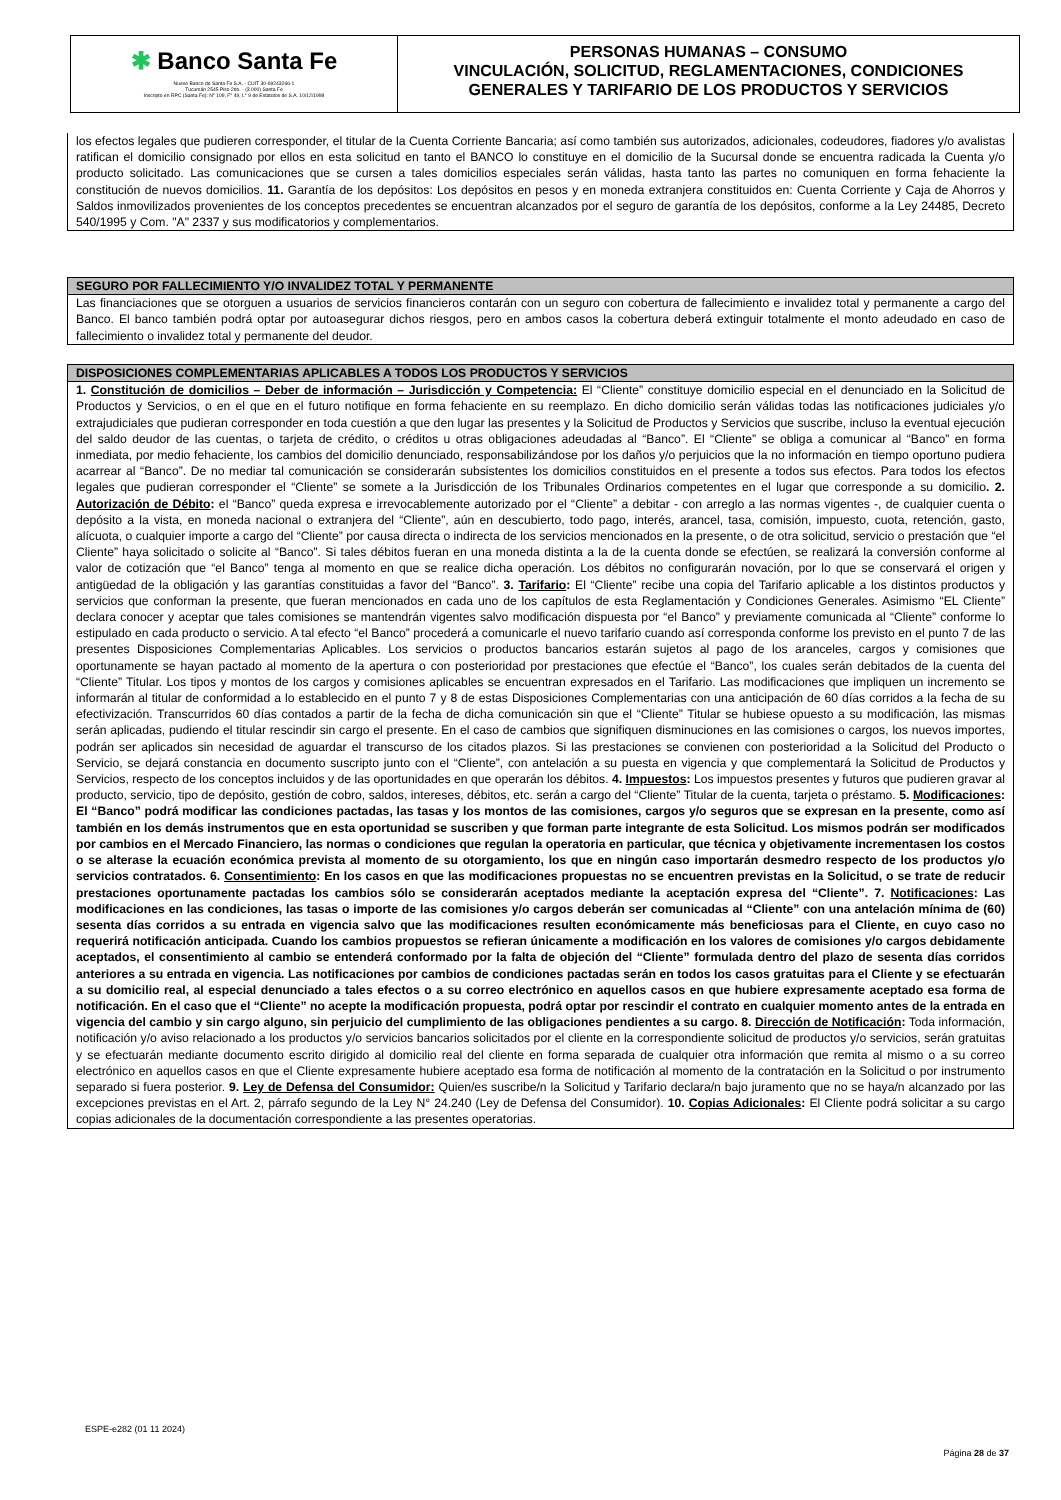✱ Banco Santa Fe
Nuevo Banco de Santa Fe S.A. - CUIT 30-69243266-1
Tucumán 2545 Piso 2do. - (3.000) Santa Fe
Inscripto en RPC (Santa Fe): N° 109, F° 49, L° 9 de Estatutos de S.A. 10/12/1998
PERSONAS HUMANAS – CONSUMO
VINCULACIÓN, SOLICITUD, REGLAMENTACIONES, CONDICIONES
GENERALES Y TARIFARIO DE LOS PRODUCTOS Y SERVICIOS
los efectos legales que pudieren corresponder, el titular de la Cuenta Corriente Bancaria; así como también sus autorizados, adicionales, codeudores, fiadores y/o avalistas ratifican el domicilio consignado por ellos en esta solicitud en tanto el BANCO lo constituye en el domicilio de la Sucursal donde se encuentra radicada la Cuenta y/o producto solicitado. Las comunicaciones que se cursen a tales domicilios especiales serán válidas, hasta tanto las partes no comuniquen en forma fehaciente la constitución de nuevos domicilios. 11. Garantía de los depósitos: Los depósitos en pesos y en moneda extranjera constituidos en: Cuenta Corriente y Caja de Ahorros y Saldos inmovilizados provenientes de los conceptos precedentes se encuentran alcanzados por el seguro de garantía de los depósitos, conforme a la Ley 24485, Decreto 540/1995 y Com. "A" 2337 y sus modificatorios y complementarios.
SEGURO POR FALLECIMIENTO Y/O INVALIDEZ TOTAL Y PERMANENTE
Las financiaciones que se otorguen a usuarios de servicios financieros contarán con un seguro con cobertura de fallecimiento e invalidez total y permanente a cargo del Banco. El banco también podrá optar por autoasegurar dichos riesgos, pero en ambos casos la cobertura deberá extinguir totalmente el monto adeudado en caso de fallecimiento o invalidez total y permanente del deudor.
DISPOSICIONES COMPLEMENTARIAS APLICABLES A TODOS LOS PRODUCTOS Y SERVICIOS
1. Constitución de domicilios – Deber de información – Jurisdicción y Competencia: El “Cliente” constituye domicilio especial en el denunciado en la Solicitud de Productos y Servicios, o en el que en el futuro notifique en forma fehaciente en su reemplazo. En dicho domicilio serán válidas todas las notificaciones judiciales y/o extrajudiciales que pudieran corresponder en toda cuestión a que den lugar las presentes y la Solicitud de Productos y Servicios que suscribe, incluso la eventual ejecución del saldo deudor de las cuentas, o tarjeta de crédito, o créditos u otras obligaciones adeudadas al “Banco”. El “Cliente” se obliga a comunicar al “Banco” en forma inmediata, por medio fehaciente, los cambios del domicilio denunciado, responsabilizándose por los daños y/o perjuicios que la no información en tiempo oportuno pudiera acarrear al “Banco”. De no mediar tal comunicación se considerarán subsistentes los domicilios constituidos en el presente a todos sus efectos. Para todos los efectos legales que pudieran corresponder el “Cliente” se somete a la Jurisdicción de los Tribunales Ordinarios competentes en el lugar que corresponde a su domicilio. 2. Autorización de Débito: el “Banco” queda expresa e irrevocablemente autorizado por el “Cliente” a debitar - con arreglo a las normas vigentes -, de cualquier cuenta o depósito a la vista, en moneda nacional o extranjera del “Cliente”, aún en descubierto, todo pago, interés, arancel, tasa, comisión, impuesto, cuota, retención, gasto, alícuota, o cualquier importe a cargo del “Cliente” por causa directa o indirecta de los servicios mencionados en la presente, o de otra solicitud, servicio o prestación que “el Cliente” haya solicitado o solicite al “Banco”. Si tales débitos fueran en una moneda distinta a la de la cuenta donde se efectúen, se realizará la conversión conforme al valor de cotización que “el Banco” tenga al momento en que se realice dicha operación. Los débitos no configurarán novación, por lo que se conservará el origen y antigüedad de la obligación y las garantías constituidas a favor del “Banco”. 3. Tarifario: El “Cliente” recibe una copia del Tarifario aplicable a los distintos productos y servicios que conforman la presente, que fueran mencionados en cada uno de los capítulos de esta Reglamentación y Condiciones Generales. Asimismo “EL Cliente” declara conocer y aceptar que tales comisiones se mantendrán vigentes salvo modificación dispuesta por “el Banco” y previamente comunicada al “Cliente” conforme lo estipulado en cada producto o servicio. A tal efecto “el Banco” procederá a comunicarle el nuevo tarifario cuando así corresponda conforme los previsto en el punto 7 de las presentes Disposiciones Complementarias Aplicables. Los servicios o productos bancarios estarán sujetos al pago de los aranceles, cargos y comisiones que oportunamente se hayan pactado al momento de la apertura o con posterioridad por prestaciones que efectúe el “Banco”, los cuales serán debitados de la cuenta del “Cliente” Titular. Los tipos y montos de los cargos y comisiones aplicables se encuentran expresados en el Tarifario. Las modificaciones que impliquen un incremento se informarán al titular de conformidad a lo establecido en el punto 7 y 8 de estas Disposiciones Complementarias con una anticipación de 60 días corridos a la fecha de su efectivización. Transcurridos 60 días contados a partir de la fecha de dicha comunicación sin que el “Cliente” Titular se hubiese opuesto a su modificación, las mismas serán aplicadas, pudiendo el titular rescindir sin cargo el presente. En el caso de cambios que signifiquen disminuciones en las comisiones o cargos, los nuevos importes, podrán ser aplicados sin necesidad de aguardar el transcurso de los citados plazos. Si las prestaciones se convienen con posterioridad a la Solicitud del Producto o Servicio, se dejará constancia en documento suscripto junto con el “Cliente”, con antelación a su puesta en vigencia y que complementará la Solicitud de Productos y Servicios, respecto de los conceptos incluidos y de las oportunidades en que operarán los débitos. 4. Impuestos: Los impuestos presentes y futuros que pudieren gravar al producto, servicio, tipo de depósito, gestión de cobro, saldos, intereses, débitos, etc. serán a cargo del “Cliente” Titular de la cuenta, tarjeta o préstamo. 5. Modificaciones: El “Banco” podrá modificar las condiciones pactadas, las tasas y los montos de las comisiones, cargos y/o seguros que se expresan en la presente, como así también en los demás instrumentos que en esta oportunidad se suscriben y que forman parte integrante de esta Solicitud. Los mismos podrán ser modificados por cambios en el Mercado Financiero, las normas o condiciones que regulan la operatoria en particular, que técnica y objetivamente incrementasen los costos o se alterase la ecuación económica prevista al momento de su otorgamiento, los que en ningún caso importarán desmedro respecto de los productos y/o servicios contratados. 6. Consentimiento: En los casos en que las modificaciones propuestas no se encuentren previstas en la Solicitud, o se trate de reducir prestaciones oportunamente pactadas los cambios sólo se considerarán aceptados mediante la aceptación expresa del “Cliente”. 7. Notificaciones: Las modificaciones en las condiciones, las tasas o importe de las comisiones y/o cargos deberán ser comunicadas al “Cliente” con una antelación mínima de (60) sesenta días corridos a su entrada en vigencia salvo que las modificaciones resulten económicamente más beneficiosas para el Cliente, en cuyo caso no requerirá notificación anticipada. Cuando los cambios propuestos se refieran únicamente a modificación en los valores de comisiones y/o cargos debidamente aceptados, el consentimiento al cambio se entenderá conformado por la falta de objeción del “Cliente” formulada dentro del plazo de sesenta días corridos anteriores a su entrada en vigencia. Las notificaciones por cambios de condiciones pactadas serán en todos los casos gratuitas para el Cliente y se efectuarán a su domicilio real, al especial denunciado a tales efectos o a su correo electrónico en aquellos casos en que hubiere expresamente aceptado esa forma de notificación. En el caso que el “Cliente” no acepte la modificación propuesta, podrá optar por rescindir el contrato en cualquier momento antes de la entrada en vigencia del cambio y sin cargo alguno, sin perjuicio del cumplimiento de las obligaciones pendientes a su cargo. 8. Dirección de Notificación: Toda información, notificación y/o aviso relacionado a los productos y/o servicios bancarios solicitados por el cliente en la correspondiente solicitud de productos y/o servicios, serán gratuitas y se efectuarán mediante documento escrito dirigido al domicilio real del cliente en forma separada de cualquier otra información que remita al mismo o a su correo electrónico en aquellos casos en que el Cliente expresamente hubiere aceptado esa forma de notificación al momento de la contratación en la Solicitud o por instrumento separado si fuera posterior. 9. Ley de Defensa del Consumidor: Quien/es suscribe/n la Solicitud y Tarifario declara/n bajo juramento que no se haya/n alcanzado por las excepciones previstas en el Art. 2, párrafo segundo de la Ley N° 24.240 (Ley de Defensa del Consumidor). 10. Copias Adicionales: El Cliente podrá solicitar a su cargo copias adicionales de la documentación correspondiente a las presentes operatorias.
ESPE-e282 (01 11 2024)
Página 28 de 37